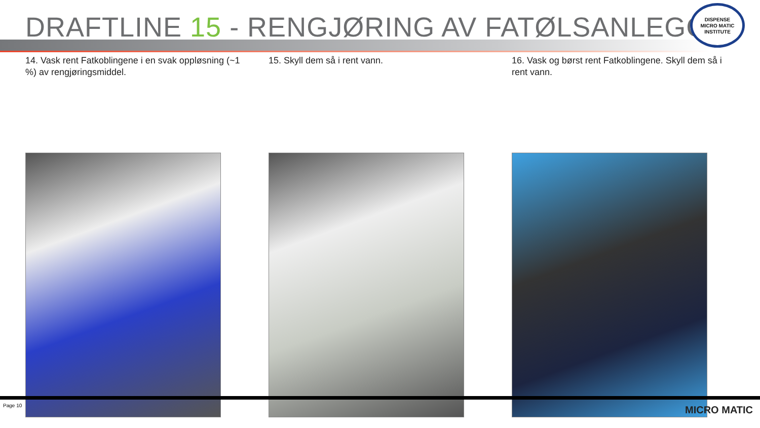DRAFTLINE 15 - RENGJØRING AV FATØLSANLEGG
DISPENSE
MICRO MATIC
INSTITUTE
14. Vask rent Fatkoblingene i en svak oppløsning (~1 %) av rengjøringsmiddel.
15. Skyll dem så i rent vann. 16. Vask og børst rent Fatkoblingene. Skyll dem så i rent vann.
Page 10 MICRO MATIC